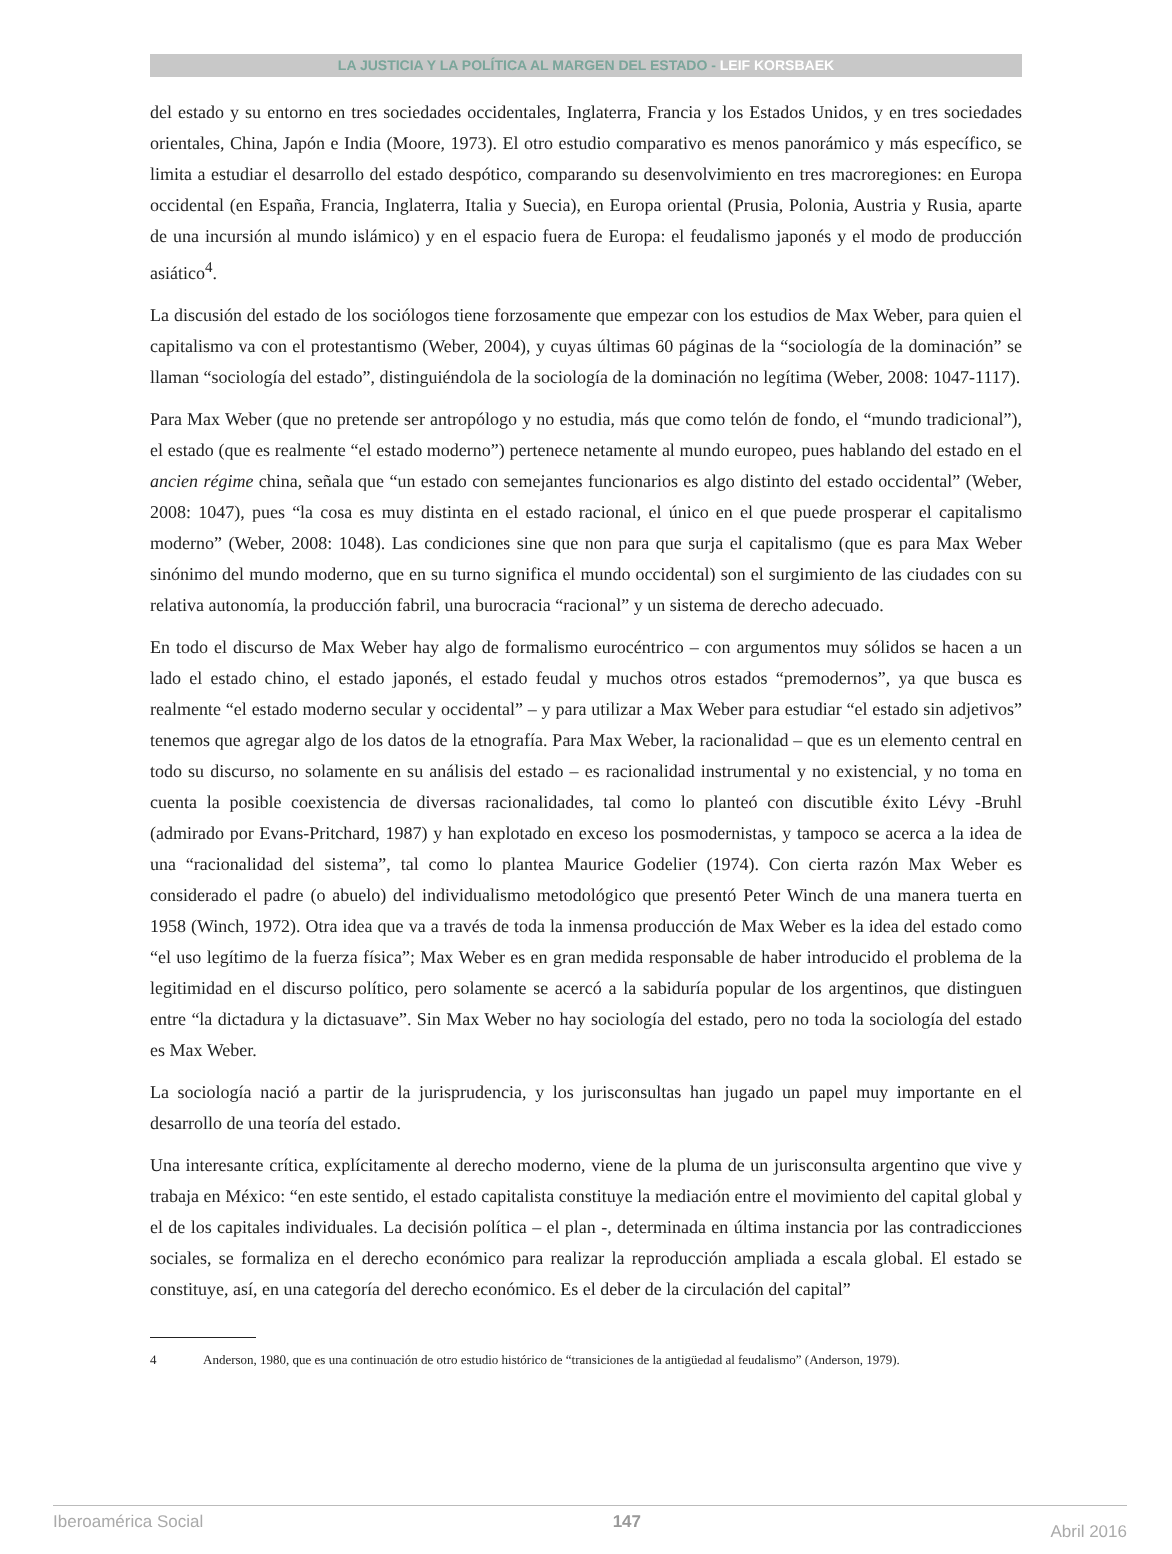LA JUSTICIA Y LA POLÍTICA AL MARGEN DEL ESTADO - LEIF KORSBAEK
del estado y su entorno en tres sociedades occidentales, Inglaterra, Francia y los Estados Unidos, y en tres sociedades orientales, China, Japón e India (Moore, 1973). El otro estudio comparativo es menos panorámico y más específico, se limita a estudiar el desarrollo del estado despótico, comparando su desenvolvimiento en tres macroregiones: en Europa occidental (en España, Francia, Inglaterra, Italia y Suecia), en Europa oriental (Prusia, Polonia, Austria y Rusia, aparte de una incursión al mundo islámico) y en el espacio fuera de Europa: el feudalismo japonés y el modo de producción asiático<sup>4</sup>.
La discusión del estado de los sociólogos tiene forzosamente que empezar con los estudios de Max Weber, para quien el capitalismo va con el protestantismo (Weber, 2004), y cuyas últimas 60 páginas de la “sociología de la dominación” se llaman “sociología del estado”, distinguiéndola de la sociología de la dominación no legítima (Weber, 2008: 1047-1117).
Para Max Weber (que no pretende ser antropólogo y no estudia, más que como telón de fondo, el “mundo tradicional”), el estado (que es realmente “el estado moderno”) pertenece netamente al mundo europeo, pues hablando del estado en el ancien régime china, señala que “un estado con semejantes funcionarios es algo distinto del estado occidental” (Weber, 2008: 1047), pues “la cosa es muy distinta en el estado racional, el único en el que puede prosperar el capitalismo moderno” (Weber, 2008: 1048). Las condiciones sine que non para que surja el capitalismo (que es para Max Weber sinónimo del mundo moderno, que en su turno significa el mundo occidental) son el surgimiento de las ciudades con su relativa autonomía, la producción fabril, una burocracia “racional” y un sistema de derecho adecuado.
En todo el discurso de Max Weber hay algo de formalismo eurocéntrico – con argumentos muy sólidos se hacen a un lado el estado chino, el estado japonés, el estado feudal y muchos otros estados “premodernos”, ya que busca es realmente “el estado moderno secular y occidental” – y para utilizar a Max Weber para estudiar “el estado sin adjetivos” tenemos que agregar algo de los datos de la etnografía. Para Max Weber, la racionalidad – que es un elemento central en todo su discurso, no solamente en su análisis del estado – es racionalidad instrumental y no existencial, y no toma en cuenta la posible coexistencia de diversas racionalidades, tal como lo planteó con discutible éxito Lévy -Bruhl (admirado por Evans-Pritchard, 1987) y han explotado en exceso los posmodernistas, y tampoco se acerca a la idea de una “racionalidad del sistema”, tal como lo plantea Maurice Godelier (1974). Con cierta razón Max Weber es considerado el padre (o abuelo) del individualismo metodológico que presentó Peter Winch de una manera tuerta en 1958 (Winch, 1972). Otra idea que va a través de toda la inmensa producción de Max Weber es la idea del estado como “el uso legítimo de la fuerza física”; Max Weber es en gran medida responsable de haber introducido el problema de la legitimidad en el discurso político, pero solamente se acercó a la sabiduría popular de los argentinos, que distinguen entre “la dictadura y la dictasuave”. Sin Max Weber no hay sociología del estado, pero no toda la sociología del estado es Max Weber.
La sociología nació a partir de la jurisprudencia, y los jurisconsultas han jugado un papel muy importante en el desarrollo de una teoría del estado.
Una interesante crítica, explícitamente al derecho moderno, viene de la pluma de un jurisconsulta argentino que vive y trabaja en México: “en este sentido, el estado capitalista constituye la mediación entre el movimiento del capital global y el de los capitales individuales. La decisión política – el plan -, determinada en última instancia por las contradicciones sociales, se formaliza en el derecho económico para realizar la reproducción ampliada a escala global. El estado se constituye, así, en una categoría del derecho económico. Es el deber de la circulación del capital”
4 Anderson, 1980, que es una continuación de otro estudio histórico de “transiciones de la antigüedad al feudalismo” (Anderson, 1979).
Iberoamérica Social 147 Abril 2016